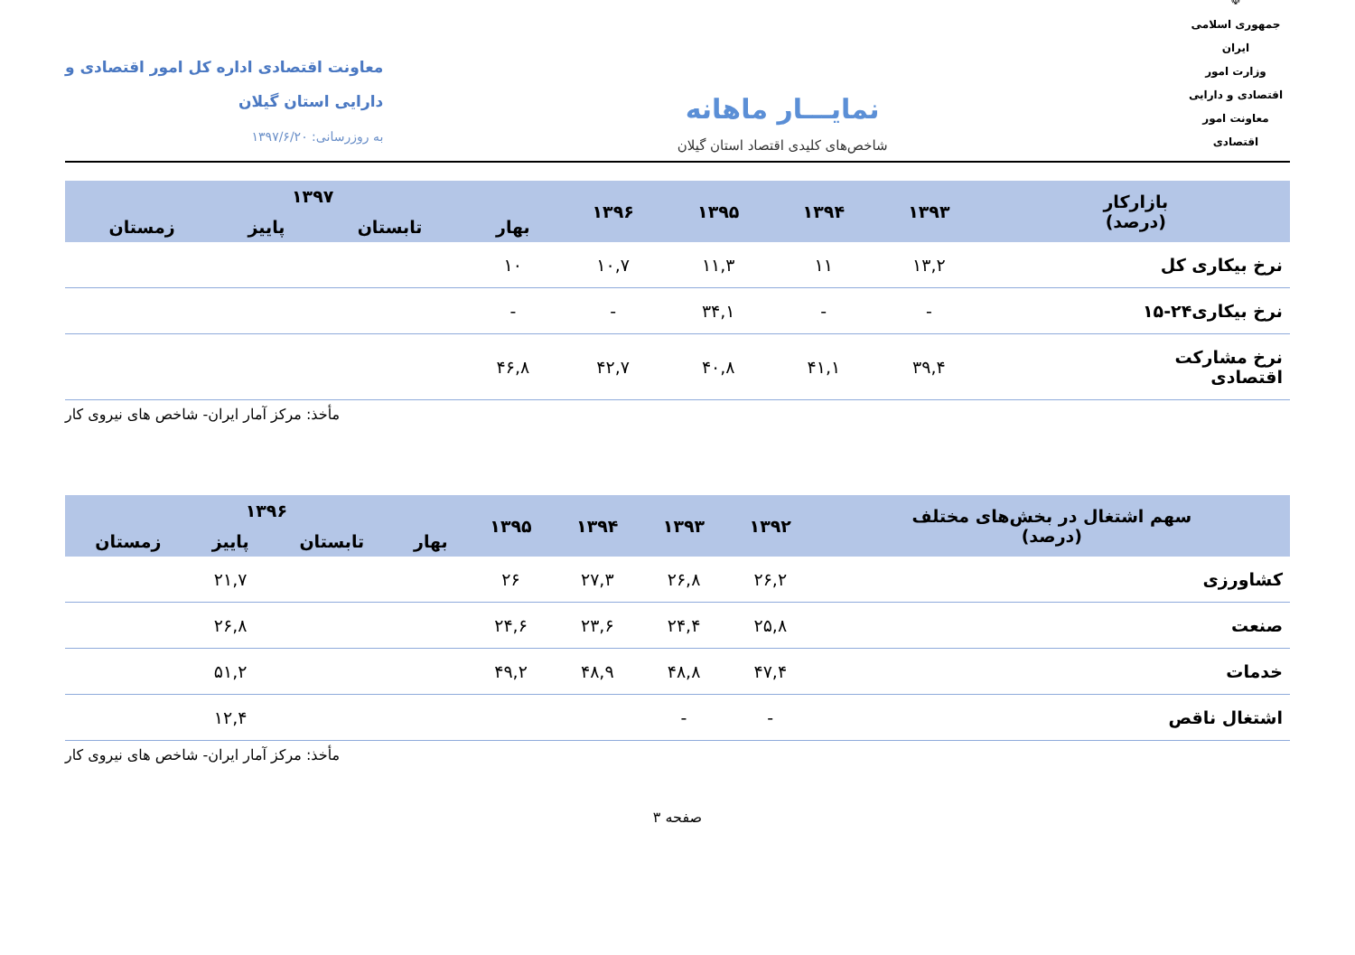☫
جمهوری اسلامی ایران
وزارت امور اقتصادی و دارایی
معاونت امور اقتصادی
نمایـــار ماهانه
شاخص‌های کلیدی اقتصاد استان گیلان
معاونت اقتصادی اداره کل امور اقتصادی و
دارایی استان گیلان
به روزرسانی: ۱۳۹۷/۶/۲۰
| بازارکار (درصد) | ۱۳۹۳ | ۱۳۹۴ | ۱۳۹۵ | ۱۳۹۶ | ۱۳۹۷ | | | |
| --- | --- | --- | --- | --- | --- | --- | --- | --- |
| | | | | | بهار | تابستان | پاییز | زمستان |
| نرخ بیکاری کل | ۱۳,۲ | ۱۱ | ۱۱,۳ | ۱۰,۷ | ۱۰ | | | |
| نرخ بیکاری۲۴-۱۵ | - | - | ۳۴,۱ | - | - | | | |
| نرخ مشارکت اقتصادی | ۳۹,۴ | ۴۱,۱ | ۴۰,۸ | ۴۲,۷ | ۴۶,۸ | | | |
مأخذ: مرکز آمار ایران- شاخص های نیروی کار
| سهم اشتغال در بخش‌های مختلف (درصد) | ۱۳۹۲ | ۱۳۹۳ | ۱۳۹۴ | ۱۳۹۵ | ۱۳۹۶ | | | |
| --- | --- | --- | --- | --- | --- | --- | --- | --- |
| | | | | | بهار | تابستان | پاییز | زمستان |
| کشاورزی | ۲۶,۲ | ۲۶,۸ | ۲۷,۳ | ۲۶ | | | ۲۱,۷ | |
| صنعت | ۲۵,۸ | ۲۴,۴ | ۲۳,۶ | ۲۴,۶ | | | ۲۶,۸ | |
| خدمات | ۴۷,۴ | ۴۸,۸ | ۴۸,۹ | ۴۹,۲ | | | ۵۱,۲ | |
| اشتغال ناقص | - | - | | | | | ۱۲,۴ | |
مأخذ: مرکز آمار ایران- شاخص های نیروی کار
صفحه ۳